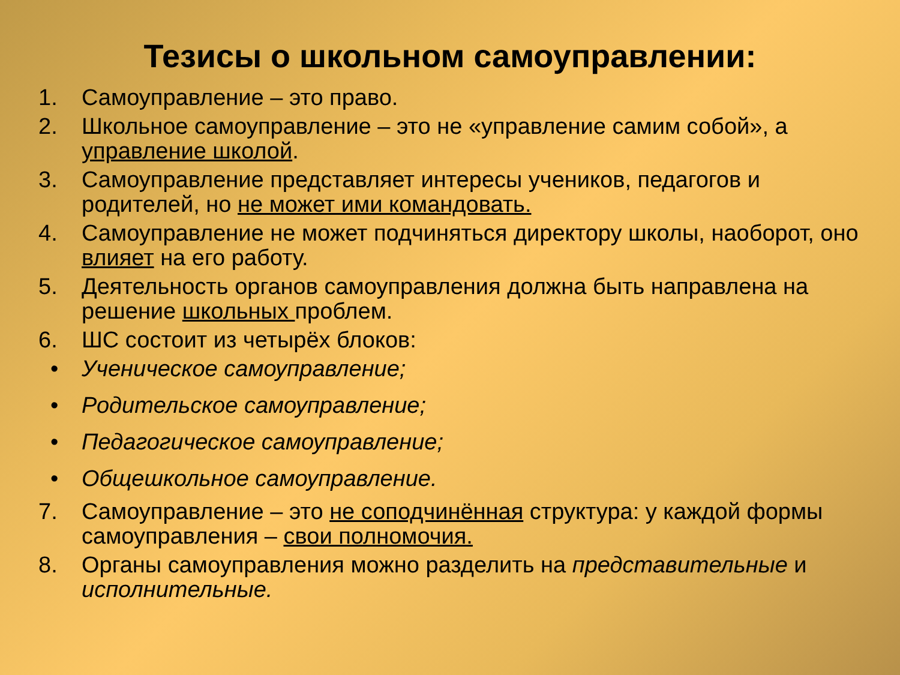Тезисы о школьном самоуправлении:
1. Самоуправление – это право.
2. Школьное самоуправление – это не «управление самим собой», а управление школой.
3. Самоуправление представляет интересы учеников, педагогов и родителей, но не может ими командовать.
4. Самоуправление не может подчиняться директору школы, наоборот, оно влияет на его работу.
5. Деятельность органов самоуправления должна быть направлена на решение школьных проблем.
6. ШС состоит из четырёх блоков:
• Ученическое самоуправление;
• Родительское самоуправление;
• Педагогическое самоуправление;
• Общешкольное самоуправление.
7. Самоуправление – это не соподчинённая структура: у каждой формы самоуправления – свои полномочия.
8. Органы самоуправления можно разделить на представительные и исполнительные.